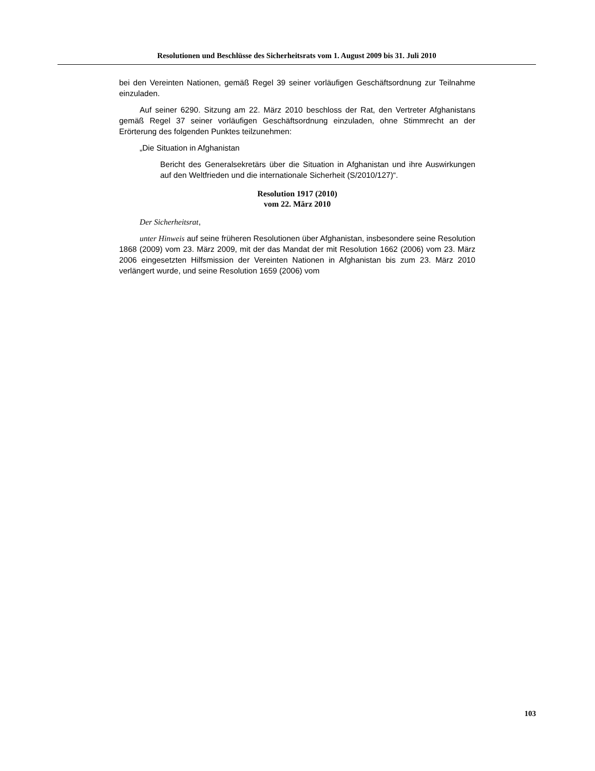Resolutionen und Beschlüsse des Sicherheitsrats vom 1. August 2009 bis 31. Juli 2010
bei den Vereinten Nationen, gemäß Regel 39 seiner vorläufigen Geschäftsordnung zur Teilnahme einzuladen.
Auf seiner 6290. Sitzung am 22. März 2010 beschloss der Rat, den Vertreter Afghanistans gemäß Regel 37 seiner vorläufigen Geschäftsordnung einzuladen, ohne Stimmrecht an der Erörterung des folgenden Punktes teilzunehmen:
„Die Situation in Afghanistan
Bericht des Generalsekretärs über die Situation in Afghanistan und ihre Auswirkungen auf den Weltfrieden und die internationale Sicherheit (S/2010/127)“.
Resolution 1917 (2010)
vom 22. März 2010
Der Sicherheitsrat,
unter Hinweis auf seine früheren Resolutionen über Afghanistan, insbesondere seine Resolution 1868 (2009) vom 23. März 2009, mit der das Mandat der mit Resolution 1662 (2006) vom 23. März 2006 eingesetzten Hilfsmission der Vereinten Nationen in Afghanistan bis zum 23. März 2010 verlängert wurde, und seine Resolution 1659 (2006) vom
103